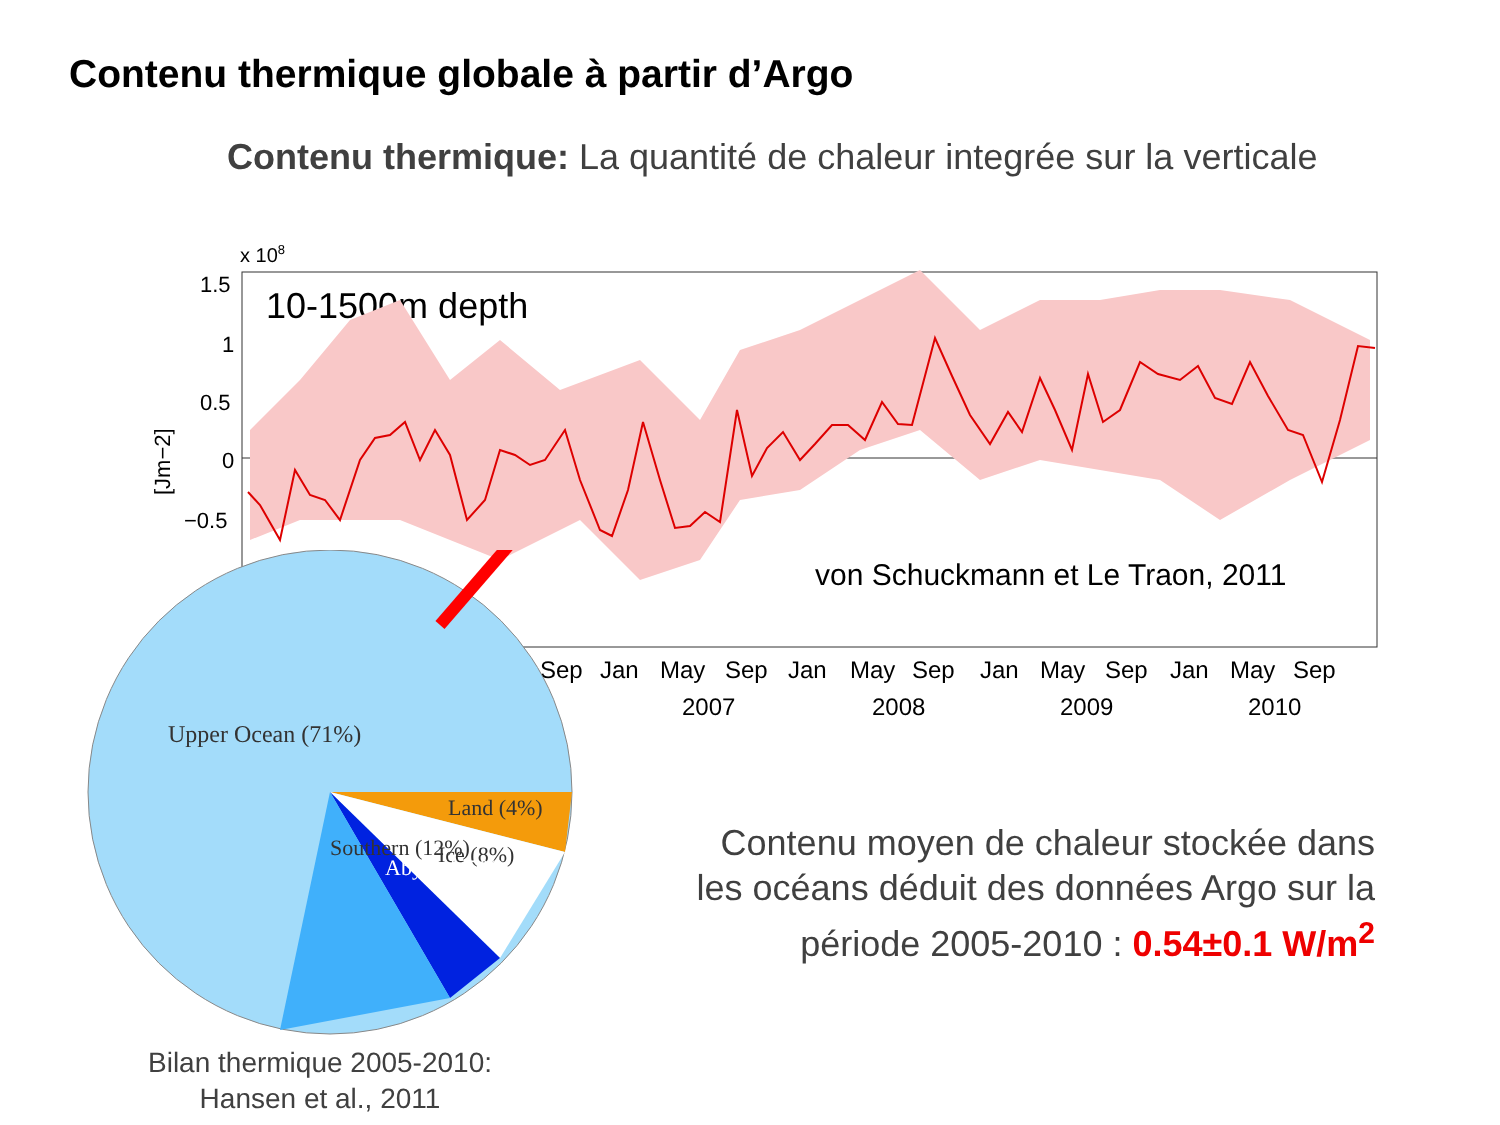Contenu thermique globale à partir d’Argo
Contenu thermique: La quantité de chaleur integrée sur la verticale
x 108
1.5
1
0.5
0
−0.5
[Jm−2]
10-1500m depth
von Schuckmann et Le Traon, 2011
Sep
Jan
May
Sep
Jan
May
Sep
Jan
May
Sep
Jan
May
Sep
2007
2008
2009
2010
Upper Ocean (71%)
Land (4%)
Ice (8%)
Abyssal (5%)
Southern (12%)
Contenu moyen de chaleur stockée dans les océans déduit des données Argo sur la période 2005-2010 : 0.54±0.1 W/m<sup>2</sup>
Bilan thermique 2005-2010:
Hansen et al., 2011